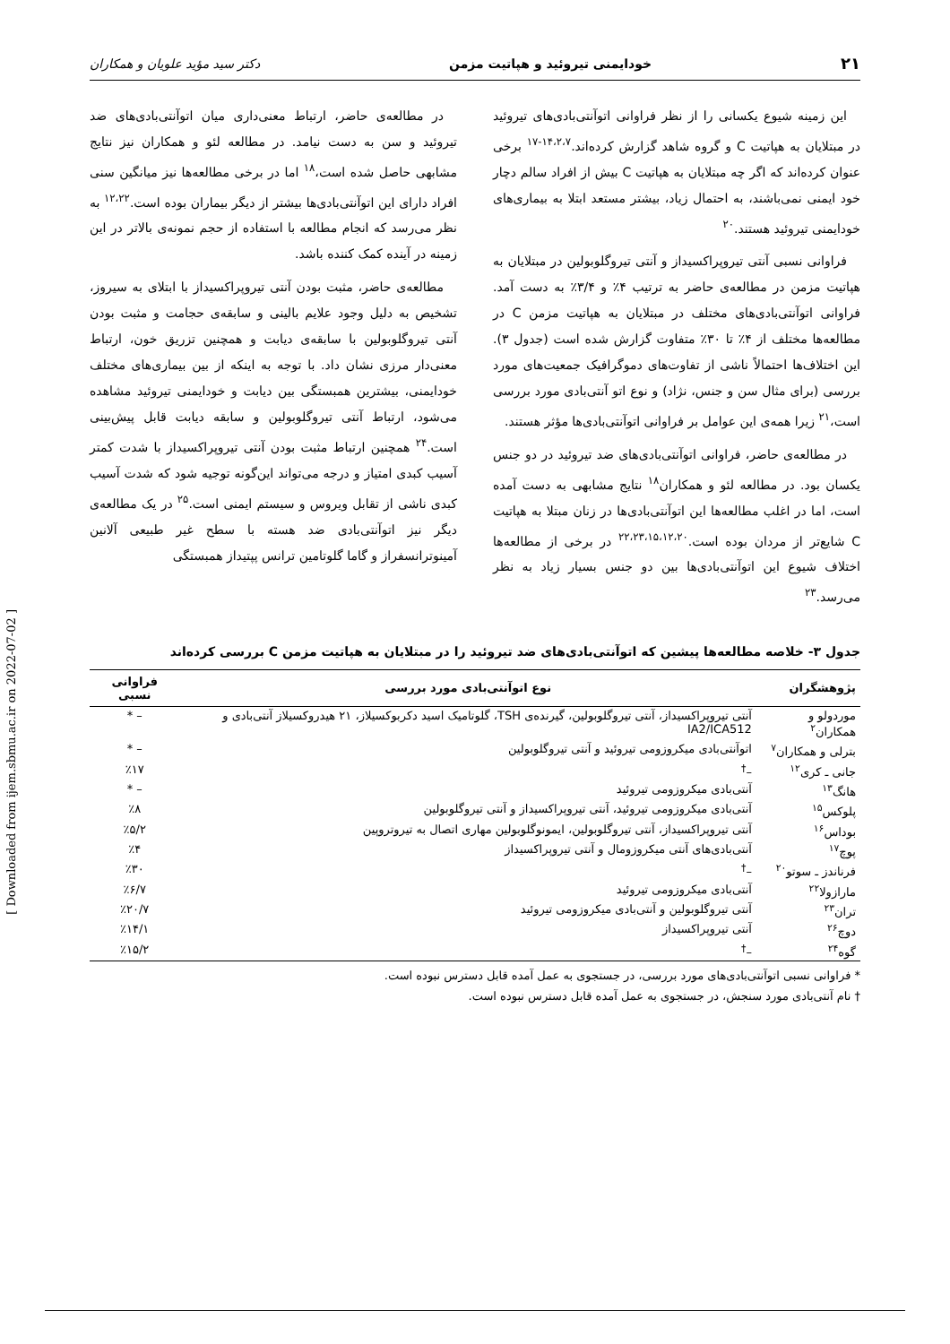۲۱ خودایمنی تیروئید و هپاتیت مزمن دکتر سید مؤید علویان و همکاران
این زمینه شیوع یکسانی را از نظر فراوانی اتوآنتی‌بادی‌های تیروئید در مبتلایان به هپاتیت C و گروه شاهد گزارش کرده‌اند.<sup>۱۴،۲،۷-۱۷</sup> برخی عنوان کرده‌اند که اگر چه مبتلایان به هپاتیت C بیش از افراد سالم دچار خود ایمنی نمی‌باشند، به احتمال زیاد، بیشتر مستعد ابتلا به بیماری‌های خودایمنی تیروئید هستند.<sup>۲۰</sup>
فراوانی نسبی آنتی تیروپراکسیداز و آنتی تیروگلوبولین در مبتلایان به هپاتیت مزمن در مطالعه‌ی حاضر به ترتیب ۴٪ و ۳/۴٪ به دست آمد. فراوانی اتوآنتی‌بادی‌های مختلف در مبتلایان به هپاتیت مزمن C در مطالعه‌ها مختلف از ۴٪ تا ۳۰٪ متفاوت گزارش شده است (جدول ۳). این اختلاف‌ها احتمالاً ناشی از تفاوت‌های دموگرافیک جمعیت‌های مورد بررسی (برای مثال سن و جنس، نژاد) و نوع اتو آنتی‌بادی مورد بررسی است،<sup>۲۱</sup> زیرا همه‌ی این عوامل بر فراوانی اتوآنتی‌بادی‌ها مؤثر هستند.
در مطالعه‌ی حاضر، فراوانی اتوآنتی‌بادی‌های ضد تیروئید در دو جنس یکسان بود. در مطالعه لئو و همکاران<sup>۱۸</sup> نتایج مشابهی به دست آمده است، اما در اغلب مطالعه‌ها این اتوآنتی‌بادی‌ها در زنان مبتلا به هپاتیت C شایع‌تر از مردان بوده است.<sup>۲۲،۲۳،۱۵،۱۲،۲۰</sup> در برخی از مطالعه‌ها اختلاف شیوع این اتوآنتی‌بادی‌ها بین دو جنس بسیار زیاد به نظر می‌رسد.<sup>۲۳</sup>
در مطالعه‌ی حاضر، ارتباط معنی‌داری میان اتوآنتی‌بادی‌های ضد تیروئید و سن به دست نیامد. در مطالعه لئو و همکاران نیز نتایج مشابهی حاصل شده است،<sup>۱۸</sup> اما در برخی مطالعه‌ها نیز میانگین سنی افراد دارای این اتوآنتی‌بادی‌ها بیشتر از دیگر بیماران بوده است.<sup>۱۲،۲۲</sup> به نظر می‌رسد که انجام مطالعه با استفاده از حجم نمونه‌ی بالاتر در این زمینه در آینده کمک کننده باشد.
مطالعه‌ی حاضر، مثبت بودن آنتی تیروپراکسیداز با ابتلای به سیروز، تشخیص به دلیل وجود علایم بالینی و سابقه‌ی حجامت و مثبت بودن آنتی تیروگلوبولین با سابقه‌ی دیابت و همچنین تزریق خون، ارتباط معنی‌دار مرزی نشان داد. با توجه به اینکه از بین بیماری‌های مختلف خودایمنی، بیشترین همبستگی بین دیابت و خودایمنی تیروئید مشاهده می‌شود، ارتباط آنتی تیروگلوبولین و سابقه دیابت قابل پیش‌بینی است.<sup>۲۴</sup> همچنین ارتباط مثبت بودن آنتی تیروپراکسیداز با شدت کمتر آسیب کبدی امتیاز و درجه می‌تواند این‌گونه توجیه شود که شدت آسیب کبدی ناشی از تقابل ویروس و سیستم ایمنی است.<sup>۲۵</sup> در یک مطالعه‌ی دیگر نیز اتوآنتی‌بادی ضد هسته با سطح غیر طبیعی آلانین آمینوترانسفراز و گاما گلوتامین ترانس پپتیداز همبستگی
جدول ۳- خلاصه مطالعه‌ها پیشین که اتوآنتی‌بادی‌های ضد تیروئید را در مبتلایان به هپاتیت مزمن C بررسی کرده‌اند
| پژوهشگران | نوع اتوآنتی‌بادی مورد بررسی | فراوانی نسبی |
| --- | --- | --- |
| موردولو و همکاران<sup>۲</sup> | آنتی تیروپراکسیداز، آنتی تیروگلوبولین، گیرنده‌ی TSH، گلوتامیک اسید دکربوکسیلاز، ۲۱ هیدروکسیلاز آنتی‌بادی و IA2/ICA512 | – * |
| بترلی و همکاران<sup>۷</sup> | اتوآنتی‌بادی میکروزومی تیروئید و آنتی تیروگلوبولین | – * |
| جانی ـ کری<sup>۱۲</sup> | –<sup>†</sup> | ٪۱۷ |
| هانگ<sup>۱۳</sup> | آنتی‌بادی میکروزومی تیروئید | – * |
| پلوکس<sup>۱۵</sup> | آنتی‌بادی میکروزومی تیروئید، آنتی تیروپراکسیداز و آنتی تیروگلوبولین | ٪۸ |
| بوداس<sup>۱۶</sup> | آنتی تیروپراکسیداز، آنتی تیروگلوبولین، ایمونوگلوبولین مهاری اتصال به تیروتروپین | ٪۵/۲ |
| پوچ<sup>۱۷</sup> | آنتی‌بادی‌های آنتی میکروزومال و آنتی تیروپراکسیداز | ٪۴ |
| فرناندز ـ سوتو<sup>۲۰</sup> | –<sup>†</sup> | ٪۳۰ |
| مارازولا<sup>۲۲</sup> | آنتی‌بادی میکروزومی تیروئید | ٪۶/۷ |
| تران<sup>۲۳</sup> | آنتی تیروگلوبولین و آنتی‌بادی میکروزومی تیروئید | ٪۲۰/۷ |
| دوچ<sup>۲۶</sup> | آنتی تیروپراکسیداز | ٪۱۴/۱ |
| گوه<sup>۲۴</sup> | –<sup>†</sup> | ٪۱۵/۲ |
* فراوانی نسبی اتوآنتی‌بادی‌های مورد بررسی، در جستجوی به عمل آمده قابل دسترس نبوده است.
† نام آنتی‌بادی مورد سنجش، در جستجوی به عمل آمده قابل دسترس نبوده است.
[ Downloaded from ijem.sbmu.ac.ir on 2022-07-02 ]